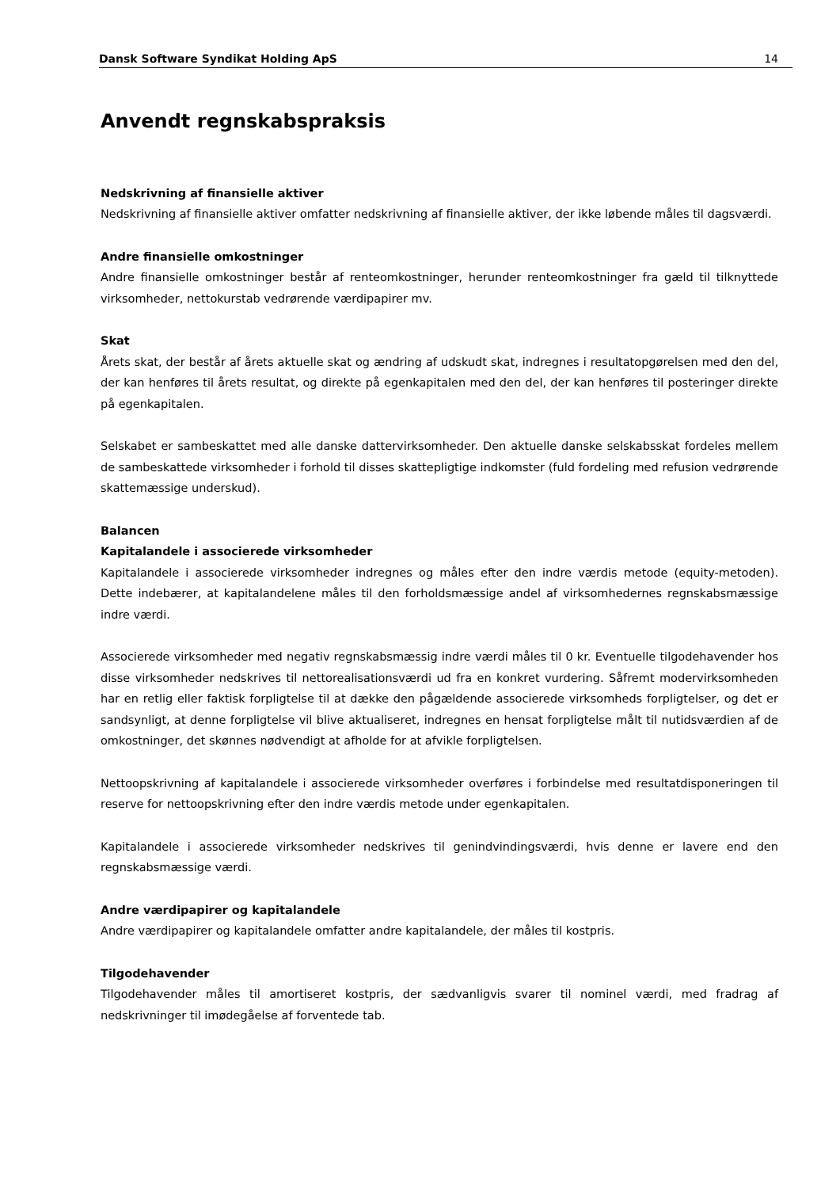Dansk Software Syndikat Holding ApS 14
Anvendt regnskabspraksis
Nedskrivning af finansielle aktiver
Nedskrivning af finansielle aktiver omfatter nedskrivning af finansielle aktiver, der ikke løbende måles til dagsværdi.
Andre finansielle omkostninger
Andre finansielle omkostninger består af renteomkostninger, herunder renteomkostninger fra gæld til tilknyttede virksomheder, nettokurstab vedrørende værdipapirer mv.
Skat
Årets skat, der består af årets aktuelle skat og ændring af udskudt skat, indregnes i resultatopgørelsen med den del, der kan henføres til årets resultat, og direkte på egenkapitalen med den del, der kan henføres til posteringer direkte på egenkapitalen.
Selskabet er sambeskattet med alle danske dattervirksomheder. Den aktuelle danske selskabsskat fordeles mellem de sambeskattede virksomheder i forhold til disses skattepligtige indkomster (fuld fordeling med refusion vedrørende skattemæssige underskud).
Balancen
Kapitalandele i associerede virksomheder
Kapitalandele i associerede virksomheder indregnes og måles efter den indre værdis metode (equity-metoden). Dette indebærer, at kapitalandelene måles til den forholdsmæssige andel af virksomhedernes regnskabsmæssige indre værdi.
Associerede virksomheder med negativ regnskabsmæssig indre værdi måles til 0 kr. Eventuelle tilgodehavender hos disse virksomheder nedskrives til nettorealisationsværdi ud fra en konkret vurdering. Såfremt modervirksomheden har en retlig eller faktisk forpligtelse til at dække den pågældende associerede virksomheds forpligtelser, og det er sandsynligt, at denne forpligtelse vil blive aktualiseret, indregnes en hensat forpligtelse målt til nutidsværdien af de omkostninger, det skønnes nødvendigt at afholde for at afvikle forpligtelsen.
Nettoopskrivning af kapitalandele i associerede virksomheder overføres i forbindelse med resultatdisponeringen til reserve for nettoopskrivning efter den indre værdis metode under egenkapitalen.
Kapitalandele i associerede virksomheder nedskrives til genindvindingsværdi, hvis denne er lavere end den regnskabsmæssige værdi.
Andre værdipapirer og kapitalandele
Andre værdipapirer og kapitalandele omfatter andre kapitalandele, der måles til kostpris.
Tilgodehavender
Tilgodehavender måles til amortiseret kostpris, der sædvanligvis svarer til nominel værdi, med fradrag af nedskrivninger til imødegåelse af forventede tab.